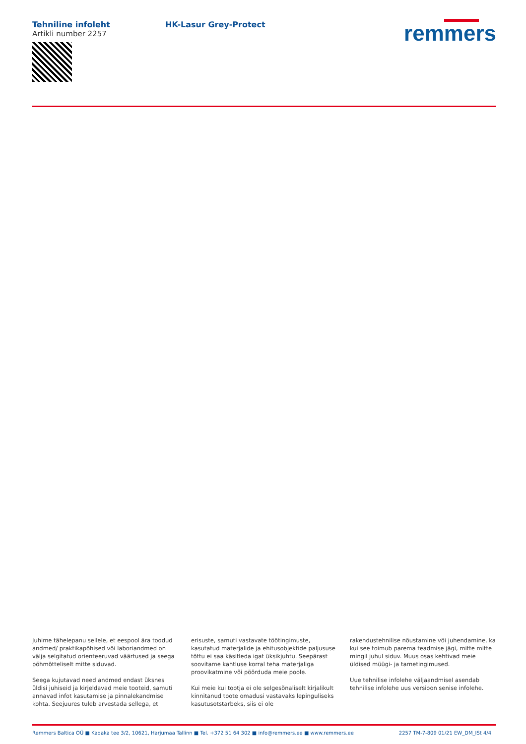Tehniline infoleht
Artikli number 2257
HK-Lasur Grey-Protect remmers
Juhime tähelepanu sellele, et eespool ära toodud andmed/ praktikapõhised või laboriandmed on välja selgitatud orienteeruvad väärtused ja seega põhmõtteliselt mitte siduvad.
Seega kujutavad need andmed endast üksnes üldisi juhiseid ja kirjeldavad meie tooteid, samuti annavad infot kasutamise ja pinnalekandmise kohta. Seejuures tuleb arvestada sellega, et
erisuste, samuti vastavate töötingimuste, kasutatud materjalide ja ehitusobjektide paljususe tõttu ei saa käsitleda igat üksikjuhtu. Seepärast soovitame kahtluse korral teha materjaliga proovikatmine või pöörduda meie poole.
Kui meie kui tootja ei ole selgesõnaliselt kirjalikult kinnitanud toote omadusi vastavaks lepinguliseks kasutusotstarbeks, siis ei ole
rakendustehnilise nõustamine või juhendamine, ka kui see toimub parema teadmise jägi, mitte mitte mingil juhul siduv. Muus osas kehtivad meie üldised müügi- ja tarnetingimused.
Uue tehnilise infolehe väljaandmisel asendab tehnilise infolehe uus versioon senise infolehe.
Remmers Baltica OÜ ■ Kadaka tee 3/2, 10621, Harjumaa Tallinn ■ Tel. +372 51 64 302 ■ info@remmers.ee ■ www.remmers.ee 2257 TM-7-809 01/21 EW_DM_ISt 4/4